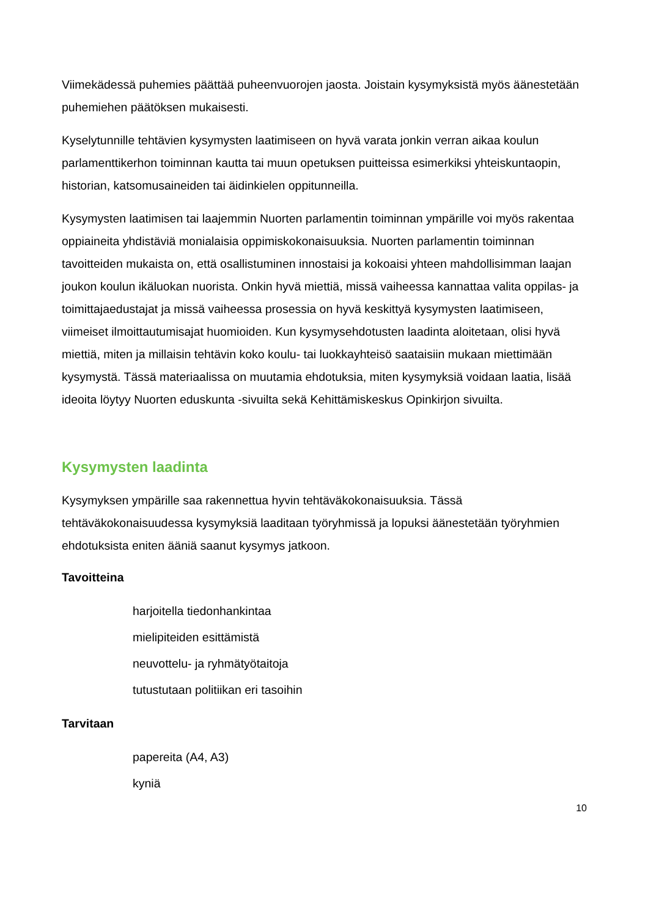Viimekädessä puhemies päättää puheenvuorojen jaosta. Joistain kysymyksistä myös äänestetään puhemiehen päätöksen mukaisesti.
Kyselytunnille tehtävien kysymysten laatimiseen on hyvä varata jonkin verran aikaa koulun parlamenttikerhon toiminnan kautta tai muun opetuksen puitteissa esimerkiksi yhteiskuntaopin, historian, katsomusaineiden tai äidinkielen oppitunneilla.
Kysymysten laatimisen tai laajemmin Nuorten parlamentin toiminnan ympärille voi myös rakentaa oppiaineita yhdistäviä monialaisia oppimiskokonaisuuksia. Nuorten parlamentin toiminnan tavoitteiden mukaista on, että osallistuminen innostaisi ja kokoaisi yhteen mahdollisimman laajan joukon koulun ikäluokan nuorista. Onkin hyvä miettiä, missä vaiheessa kannattaa valita oppilas- ja toimittajaedustajat ja missä vaiheessa prosessia on hyvä keskittyä kysymysten laatimiseen, viimeiset ilmoittautumisajat huomioiden. Kun kysymysehdotusten laadinta aloitetaan, olisi hyvä miettiä, miten ja millaisin tehtävin koko koulu- tai luokkayhteisö saataisiin mukaan miettimään kysymystä. Tässä materiaalissa on muutamia ehdotuksia, miten kysymyksiä voidaan laatia, lisää ideoita löytyy Nuorten eduskunta -sivuilta sekä Kehittämiskeskus Opinkirjon sivuilta.
Kysymysten laadinta
Kysymyksen ympärille saa rakennettua hyvin tehtäväkokonaisuuksia. Tässä tehtäväkokonaisuudessa kysymyksiä laaditaan työryhmissä ja lopuksi äänestetään työryhmien ehdotuksista eniten ääniä saanut kysymys jatkoon.
Tavoitteina
harjoitella tiedonhankintaa
mielipiteiden esittämistä
neuvottelu- ja ryhmätyötaitoja
tutustutaan politiikan eri tasoihin
Tarvitaan
papereita (A4, A3)
kyniä
10